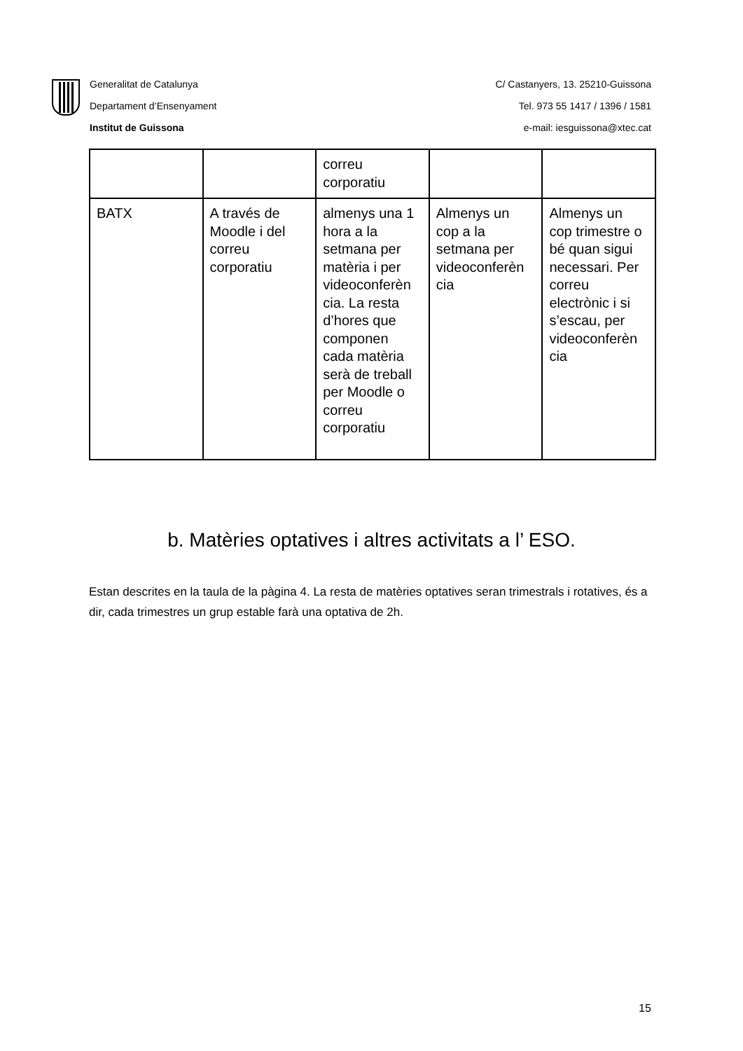Generalitat de Catalunya
Departament d’Ensenyament
Institut de Guissona
C/ Castanyers, 13. 25210-Guissona
Tel. 973 55 1417 / 1396 / 1581
e-mail: iesguissona@xtec.cat
| | | correu corporatiu | | |
| BATX | A través de Moodle i del correu corporatiu | almenys una 1 hora a la setmana per matèria i per videoconferèn cia. La resta d’hores que componen cada matèria serà de treball per Moodle o correu corporatiu | Almenys un cop a la setmana per videoconferèn cia | Almenys un cop trimestre o bé quan sigui necessari. Per correu electrònic i si s’escau, per videoconferèn cia |
b. Matèries optatives i altres activitats a l’ ESO.
Estan descrites en la taula de la pàgina 4. La resta de matèries optatives seran trimestrals i rotatives, és a dir, cada trimestres un grup estable farà una optativa de 2h.
15